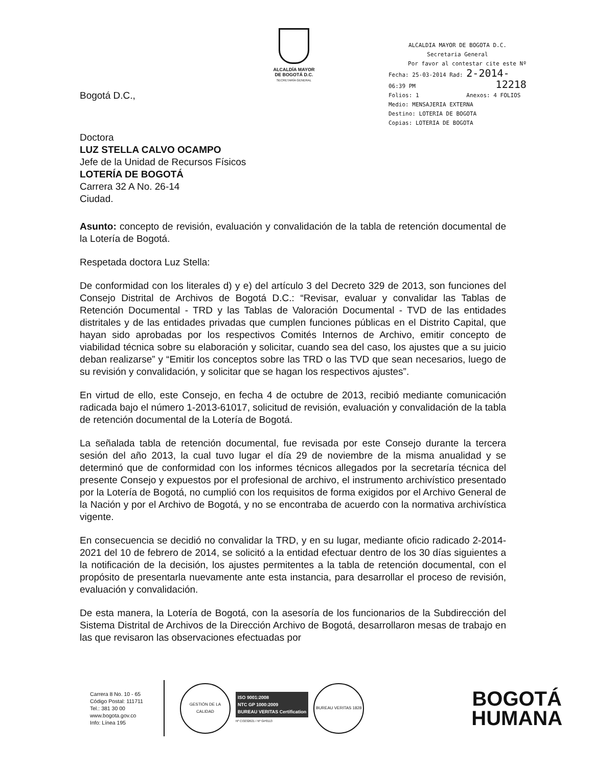ALCALDÍA MAYOR
DE BOGOTÁ D.C.
SECRETARÍA GENERAL
ALCALDIA MAYOR DE BOGOTA D.C.
Secretaria General
Por favor al contestar cite este Nº
Fecha: 25-03-2014 Rad: 2-2014-
06:39 PM 12218
Folios: 1 Anexos: 4 FOLIOS
Medio: MENSAJERIA EXTERNA
Destino: LOTERIA DE BOGOTA
Copias: LOTERIA DE BOGOTA
Bogotá D.C.,
Doctora
LUZ STELLA CALVO OCAMPO
Jefe de la Unidad de Recursos Físicos
LOTERÍA DE BOGOTÁ
Carrera 32 A No. 26-14
Ciudad.
Asunto: concepto de revisión, evaluación y convalidación de la tabla de retención documental de la Lotería de Bogotá.
Respetada doctora Luz Stella:
De conformidad con los literales d) y e) del artículo 3 del Decreto 329 de 2013, son funciones del Consejo Distrital de Archivos de Bogotá D.C.: “Revisar, evaluar y convalidar las Tablas de Retención Documental - TRD y las Tablas de Valoración Documental - TVD de las entidades distritales y de las entidades privadas que cumplen funciones públicas en el Distrito Capital, que hayan sido aprobadas por los respectivos Comités Internos de Archivo, emitir concepto de viabilidad técnica sobre su elaboración y solicitar, cuando sea del caso, los ajustes que a su juicio deban realizarse” y “Emitir los conceptos sobre las TRD o las TVD que sean necesarios, luego de su revisión y convalidación, y solicitar que se hagan los respectivos ajustes”.
En virtud de ello, este Consejo, en fecha 4 de octubre de 2013, recibió mediante comunicación radicada bajo el número 1-2013-61017, solicitud de revisión, evaluación y convalidación de la tabla de retención documental de la Lotería de Bogotá.
La señalada tabla de retención documental, fue revisada por este Consejo durante la tercera sesión del año 2013, la cual tuvo lugar el día 29 de noviembre de la misma anualidad y se determinó que de conformidad con los informes técnicos allegados por la secretaría técnica del presente Consejo y expuestos por el profesional de archivo, el instrumento archivístico presentado por la Lotería de Bogotá, no cumplió con los requisitos de forma exigidos por el Archivo General de la Nación y por el Archivo de Bogotá, y no se encontraba de acuerdo con la normativa archivística vigente.
En consecuencia se decidió no convalidar la TRD, y en su lugar, mediante oficio radicado 2-2014-2021 del 10 de febrero de 2014, se solicitó a la entidad efectuar dentro de los 30 días siguientes a la notificación de la decisión, los ajustes permitentes a la tabla de retención documental, con el propósito de presentarla nuevamente ante esta instancia, para desarrollar el proceso de revisión, evaluación y convalidación.
De esta manera, la Lotería de Bogotá, con la asesoría de los funcionarios de la Subdirección del Sistema Distrital de Archivos de la Dirección Archivo de Bogotá, desarrollaron mesas de trabajo en las que revisaron las observaciones efectuadas por
Carrera 8 No. 10 - 65
Código Postal: 111711
Tel.: 381 30 00
www.bogota.gov.co
Info: Línea 195
GESTIÓN DE LA CALIDAD
ISO 9001:2008
NTC GP 1000:2009
BUREAU VERITAS Certification
Nº CO232621 / Nº GP0113
BUREAU VERITAS 1828
BOGOTÁ
HUMANA